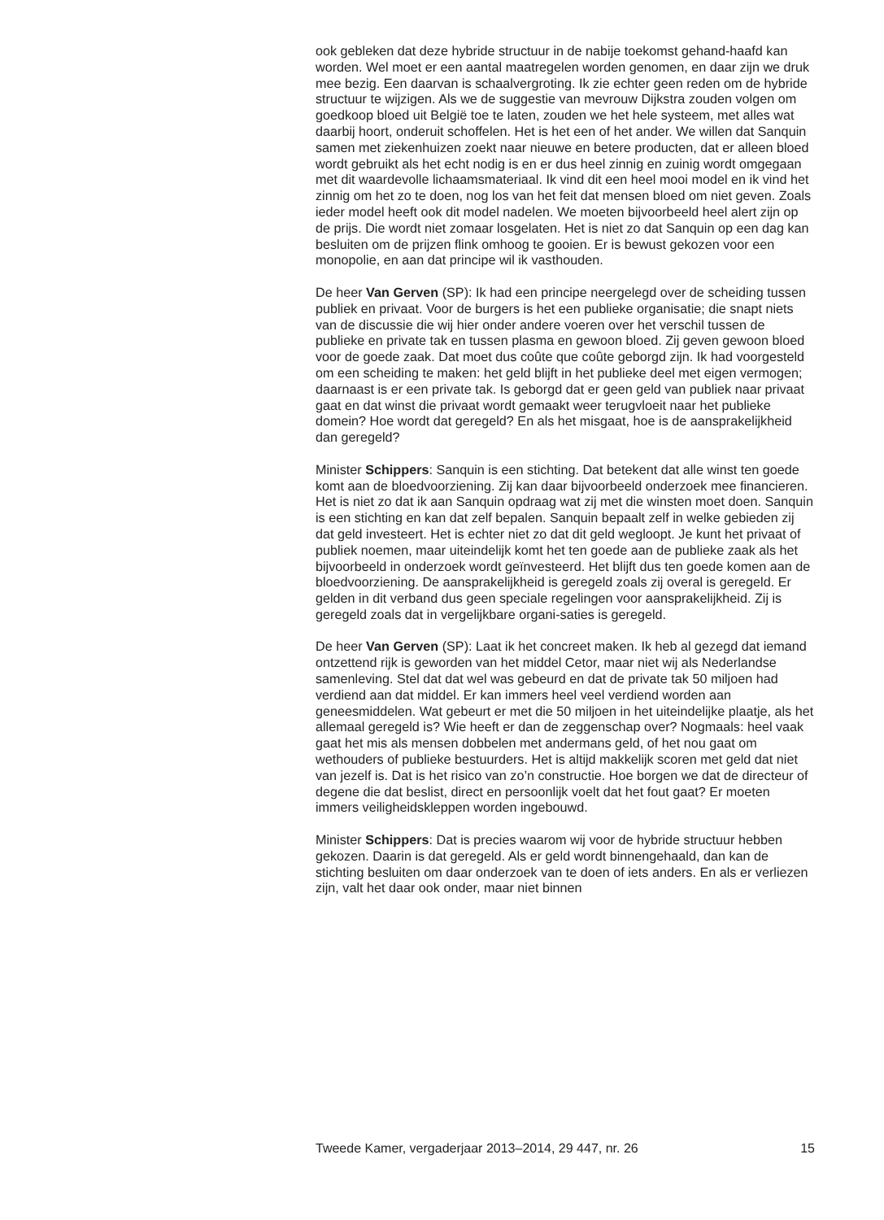ook gebleken dat deze hybride structuur in de nabije toekomst gehand-haafd kan worden. Wel moet er een aantal maatregelen worden genomen, en daar zijn we druk mee bezig. Een daarvan is schaalvergroting. Ik zie echter geen reden om de hybride structuur te wijzigen. Als we de suggestie van mevrouw Dijkstra zouden volgen om goedkoop bloed uit België toe te laten, zouden we het hele systeem, met alles wat daarbij hoort, onderuit schoffelen. Het is het een of het ander. We willen dat Sanquin samen met ziekenhuizen zoekt naar nieuwe en betere producten, dat er alleen bloed wordt gebruikt als het echt nodig is en er dus heel zinnig en zuinig wordt omgegaan met dit waardevolle lichaamsmateriaal. Ik vind dit een heel mooi model en ik vind het zinnig om het zo te doen, nog los van het feit dat mensen bloed om niet geven. Zoals ieder model heeft ook dit model nadelen. We moeten bijvoorbeeld heel alert zijn op de prijs. Die wordt niet zomaar losgelaten. Het is niet zo dat Sanquin op een dag kan besluiten om de prijzen flink omhoog te gooien. Er is bewust gekozen voor een monopolie, en aan dat principe wil ik vasthouden.
De heer Van Gerven (SP): Ik had een principe neergelegd over de scheiding tussen publiek en privaat. Voor de burgers is het een publieke organisatie; die snapt niets van de discussie die wij hier onder andere voeren over het verschil tussen de publieke en private tak en tussen plasma en gewoon bloed. Zij geven gewoon bloed voor de goede zaak. Dat moet dus coûte que coûte geborgd zijn. Ik had voorgesteld om een scheiding te maken: het geld blijft in het publieke deel met eigen vermogen; daarnaast is er een private tak. Is geborgd dat er geen geld van publiek naar privaat gaat en dat winst die privaat wordt gemaakt weer terugvloeit naar het publieke domein? Hoe wordt dat geregeld? En als het misgaat, hoe is de aansprakelijkheid dan geregeld?
Minister Schippers: Sanquin is een stichting. Dat betekent dat alle winst ten goede komt aan de bloedvoorziening. Zij kan daar bijvoorbeeld onderzoek mee financieren. Het is niet zo dat ik aan Sanquin opdraag wat zij met die winsten moet doen. Sanquin is een stichting en kan dat zelf bepalen. Sanquin bepaalt zelf in welke gebieden zij dat geld investeert. Het is echter niet zo dat dit geld wegloopt. Je kunt het privaat of publiek noemen, maar uiteindelijk komt het ten goede aan de publieke zaak als het bijvoorbeeld in onderzoek wordt geïnvesteerd. Het blijft dus ten goede komen aan de bloedvoorziening. De aansprakelijkheid is geregeld zoals zij overal is geregeld. Er gelden in dit verband dus geen speciale regelingen voor aansprakelijkheid. Zij is geregeld zoals dat in vergelijkbare organi-saties is geregeld.
De heer Van Gerven (SP): Laat ik het concreet maken. Ik heb al gezegd dat iemand ontzettend rijk is geworden van het middel Cetor, maar niet wij als Nederlandse samenleving. Stel dat dat wel was gebeurd en dat de private tak 50 miljoen had verdiend aan dat middel. Er kan immers heel veel verdiend worden aan geneesmiddelen. Wat gebeurt er met die 50 miljoen in het uiteindelijke plaatje, als het allemaal geregeld is? Wie heeft er dan de zeggenschap over? Nogmaals: heel vaak gaat het mis als mensen dobbelen met andermans geld, of het nou gaat om wethouders of publieke bestuurders. Het is altijd makkelijk scoren met geld dat niet van jezelf is. Dat is het risico van zo’n constructie. Hoe borgen we dat de directeur of degene die dat beslist, direct en persoonlijk voelt dat het fout gaat? Er moeten immers veiligheidskleppen worden ingebouwd.
Minister Schippers: Dat is precies waarom wij voor de hybride structuur hebben gekozen. Daarin is dat geregeld. Als er geld wordt binnengehaald, dan kan de stichting besluiten om daar onderzoek van te doen of iets anders. En als er verliezen zijn, valt het daar ook onder, maar niet binnen
Tweede Kamer, vergaderjaar 2013–2014, 29 447, nr. 26 15